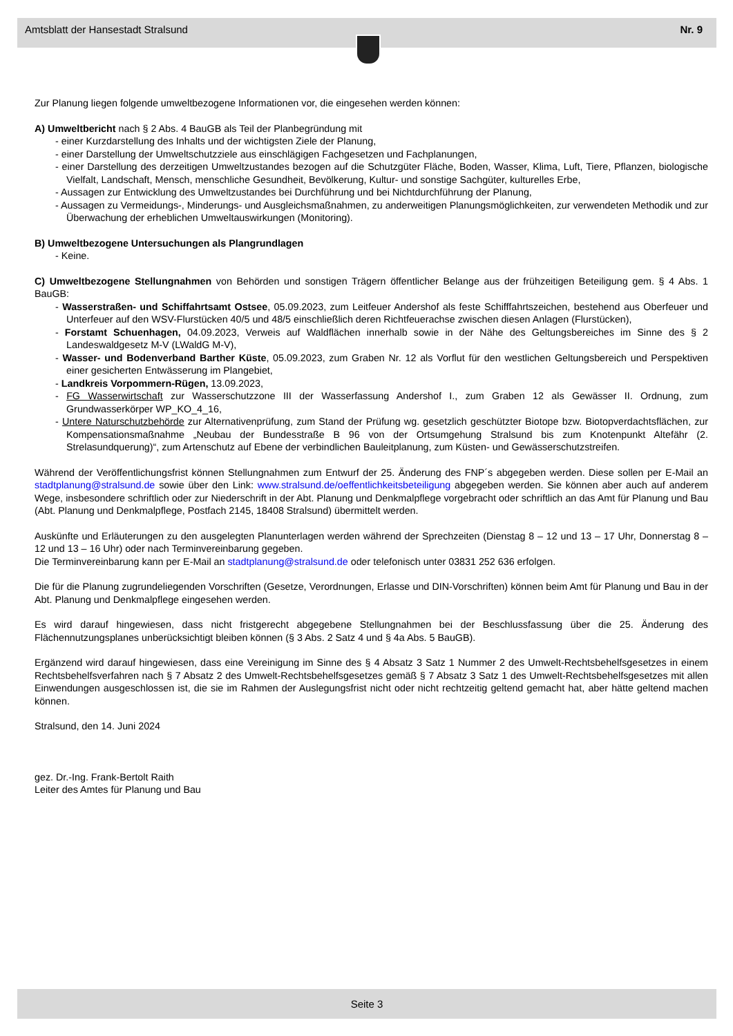Amtsblatt der Hansestadt Stralsund Nr. 9
Zur Planung liegen folgende umweltbezogene Informationen vor, die eingesehen werden können:
A) Umweltbericht nach § 2 Abs. 4 BauGB als Teil der Planbegründung mit
- einer Kurzdarstellung des Inhalts und der wichtigsten Ziele der Planung,
- einer Darstellung der Umweltschutzziele aus einschlägigen Fachgesetzen und Fachplanungen,
- einer Darstellung des derzeitigen Umweltzustandes bezogen auf die Schutzgüter Fläche, Boden, Wasser, Klima, Luft, Tiere, Pflanzen, biologische Vielfalt, Landschaft, Mensch, menschliche Gesundheit, Bevölkerung, Kultur- und sonstige Sachgüter, kulturelles Erbe,
- Aussagen zur Entwicklung des Umweltzustandes bei Durchführung und bei Nichtdurchführung der Planung,
- Aussagen zu Vermeidungs-, Minderungs- und Ausgleichsmaßnahmen, zu anderweitigen Planungsmöglichkeiten, zur verwendeten Methodik und zur Überwachung der erheblichen Umweltauswirkungen (Monitoring).
B) Umweltbezogene Untersuchungen als Plangrundlagen
- Keine.
C) Umweltbezogene Stellungnahmen von Behörden und sonstigen Trägern öffentlicher Belange aus der frühzeitigen Beteiligung gem. § 4 Abs. 1 BauGB:
- Wasserstraßen- und Schiffahrtsamt Ostsee, 05.09.2023, zum Leitfeuer Andershof als feste Schifffahrtszeichen, bestehend aus Oberfeuer und Unterfeuer auf den WSV-Flurstücken 40/5 und 48/5 einschließlich deren Richtfeuerachse zwischen diesen Anlagen (Flurstücken),
- Forstamt Schuenhagen, 04.09.2023, Verweis auf Waldflächen innerhalb sowie in der Nähe des Geltungsbereiches im Sinne des § 2 Landeswaldgesetz M-V (LWaldG M-V),
- Wasser- und Bodenverband Barther Küste, 05.09.2023, zum Graben Nr. 12 als Vorflut für den westlichen Geltungsbereich und Perspektiven einer gesicherten Entwässerung im Plangebiet,
- Landkreis Vorpommern-Rügen, 13.09.2023,
- FG Wasserwirtschaft zur Wasserschutzzone III der Wasserfassung Andershof I., zum Graben 12 als Gewässer II. Ordnung, zum Grundwasserkörper WP_KO_4_16,
- Untere Naturschutzbehörde zur Alternativenprüfung, zum Stand der Prüfung wg. gesetzlich geschützter Biotope bzw. Biotopver­dachtsflächen, zur Kompensationsmaßnahme „Neubau der Bundesstraße B 96 von der Ortsumgehung Stralsund bis zum Knoten­punkt Altefähr (2. Strelasundquerung)“, zum Artenschutz auf Ebene der verbindlichen Bauleitplanung, zum Küsten- und Gewässer­schutzstreifen.
Während der Veröffentlichungsfrist können Stellungnahmen zum Entwurf der 25. Änderung des FNP´s abgegeben werden. Diese sollen per E-Mail an stadtplanung@stralsund.de sowie über den Link: www.stralsund.de/oeffentlichkeitsbeteiligung abgegeben werden. Sie können aber auch auf anderem Wege, insbesondere schriftlich oder zur Niederschrift in der Abt. Planung und Denkmalpflege vor­gebracht oder schriftlich an das Amt für Planung und Bau (Abt. Planung und Denkmalpflege, Postfach 2145, 18408 Stralsund) übermittelt werden.
Auskünfte und Erläuterungen zu den ausgelegten Planunterlagen werden während der Sprechzeiten (Dienstag 8 – 12 und 13 – 17 Uhr, Donnerstag 8 – 12 und 13 – 16 Uhr) oder nach Terminvereinbarung gegeben.
Die Terminvereinbarung kann per E-Mail an stadtplanung@stralsund.de oder telefonisch unter 03831 252 636 erfolgen.
Die für die Planung zugrundeliegenden Vorschriften (Gesetze, Verordnungen, Erlasse und DIN-Vorschriften) können beim Amt für Planung und Bau in der Abt. Planung und Denkmalpflege eingesehen werden.
Es wird darauf hingewiesen, dass nicht fristgerecht abgegebene Stellungnahmen bei der Beschlussfassung über die 25. Änderung des Flächennutzungsplanes unberücksichtigt bleiben können (§ 3 Abs. 2 Satz 4 und § 4a Abs. 5 BauGB).
Ergänzend wird darauf hingewiesen, dass eine Vereinigung im Sinne des § 4 Absatz 3 Satz 1 Nummer 2 des Umwelt-Rechtsbehelfs­gesetzes in einem Rechtsbehelfsverfahren nach § 7 Absatz 2 des Umwelt-Rechtsbehelfsgesetzes gemäß § 7 Absatz 3 Satz 1 des Umwelt-Rechtsbehelfsgesetzes mit allen Einwendungen ausgeschlossen ist, die sie im Rahmen der Auslegungsfrist nicht oder nicht rechtzeitig geltend gemacht hat, aber hätte geltend machen können.
Stralsund, den 14. Juni 2024
gez. Dr.-Ing. Frank-Bertolt Raith
Leiter des Amtes für Planung und Bau
Seite 3